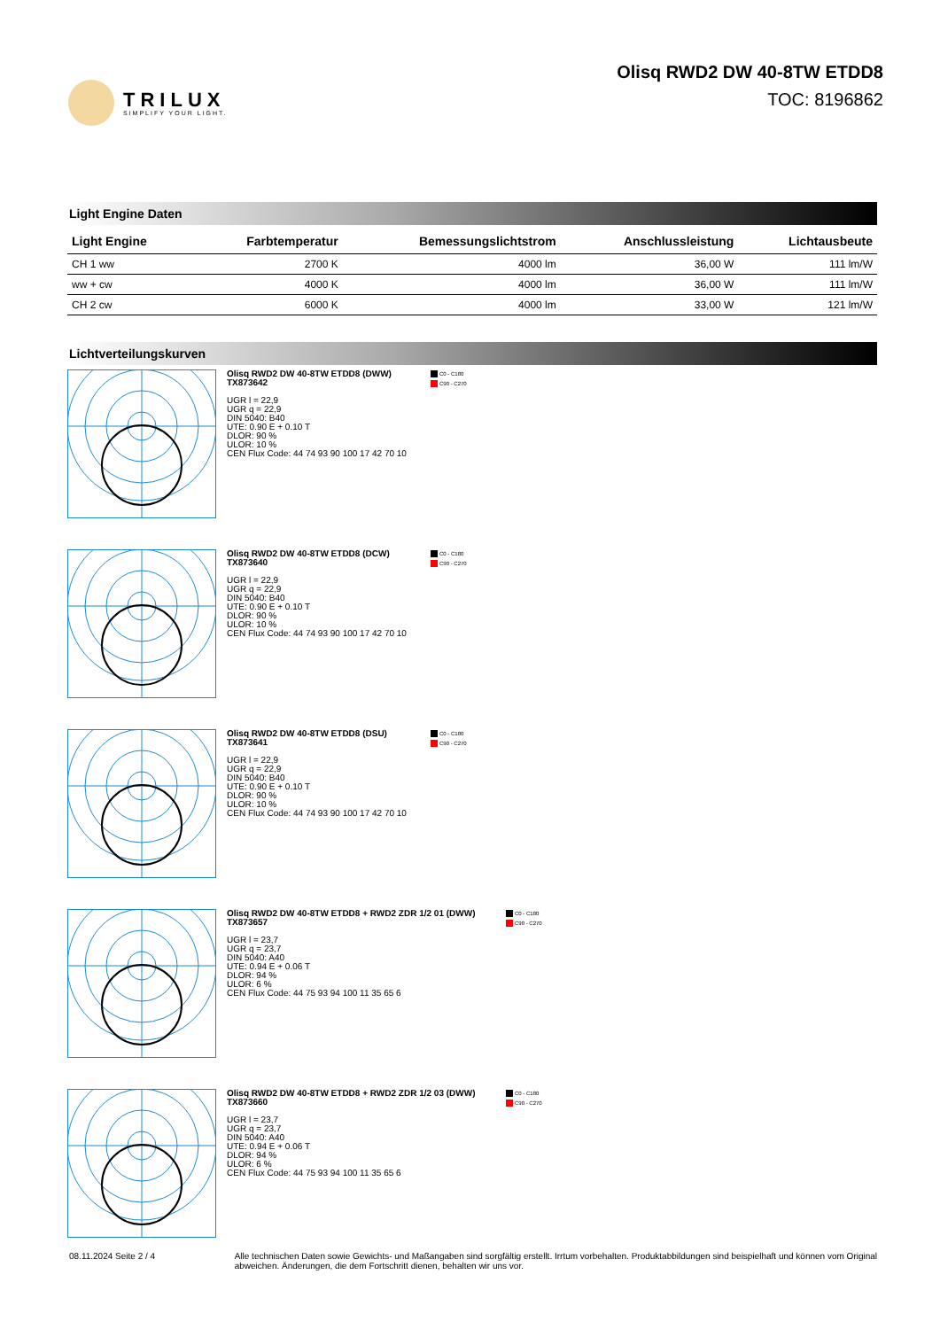TRILUX
SIMPLIFY YOUR LIGHT.
Olisq RWD2 DW 40-8TW ETDD8
TOC: 8196862
Light Engine Daten
| Light Engine | Farbtemperatur | Bemessungslichtstrom | Anschlussleistung | Lichtausbeute |
| --- | --- | --- | --- | --- |
| CH 1 ww | 2700 K | 4000 lm | 36,00 W | 111 lm/W |
| ww + cw | 4000 K | 4000 lm | 36,00 W | 111 lm/W |
| CH 2 cw | 6000 K | 4000 lm | 33,00 W | 121 lm/W |
Lichtverteilungskurven
Olisq RWD2 DW 40-8TW ETDD8 (DWW)
TX873642
UGR l = 22,9
UGR q = 22,9
DIN 5040: B40
UTE: 0.90 E + 0.10 T
DLOR: 90 %
ULOR: 10 %
CEN Flux Code: 44 74 93 90 100 17 42 70 10
C0 - C180
C90 - C270
Olisq RWD2 DW 40-8TW ETDD8 (DCW)
TX873640
UGR l = 22,9
UGR q = 22,9
DIN 5040: B40
UTE: 0.90 E + 0.10 T
DLOR: 90 %
ULOR: 10 %
CEN Flux Code: 44 74 93 90 100 17 42 70 10
C0 - C180
C90 - C270
Olisq RWD2 DW 40-8TW ETDD8 (DSU)
TX873641
UGR l = 22,9
UGR q = 22,9
DIN 5040: B40
UTE: 0.90 E + 0.10 T
DLOR: 90 %
ULOR: 10 %
CEN Flux Code: 44 74 93 90 100 17 42 70 10
C0 - C180
C90 - C270
Olisq RWD2 DW 40-8TW ETDD8 + RWD2 ZDR 1/2 01 (DWW)
TX873657
UGR l = 23,7
UGR q = 23,7
DIN 5040: A40
UTE: 0.94 E + 0.06 T
DLOR: 94 %
ULOR: 6 %
CEN Flux Code: 44 75 93 94 100 11 35 65 6
C0 - C180
C90 - C270
Olisq RWD2 DW 40-8TW ETDD8 + RWD2 ZDR 1/2 03 (DWW)
TX873660
UGR l = 23,7
UGR q = 23,7
DIN 5040: A40
UTE: 0.94 E + 0.06 T
DLOR: 94 %
ULOR: 6 %
CEN Flux Code: 44 75 93 94 100 11 35 65 6
C0 - C180
C90 - C270
08.11.2024 Seite 2 / 4 Alle technischen Daten sowie Gewichts- und Maßangaben sind sorgfältig erstellt. Irrtum vorbehalten. Produktabbildungen sind beispielhaft und können vom Original abweichen. Änderungen, die dem Fortschritt dienen, behalten wir uns vor.